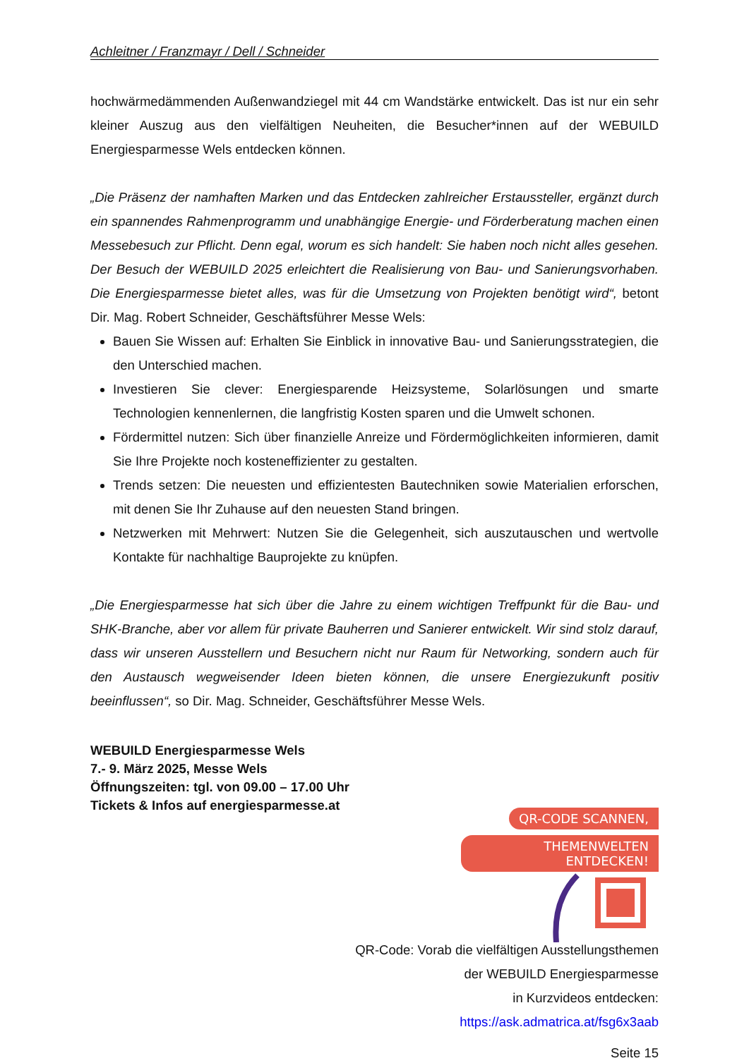Achleitner / Franzmayr / Dell / Schneider
hochwärmedämmenden Außenwandziegel mit 44 cm Wandstärke entwickelt. Das ist nur ein sehr kleiner Auszug aus den vielfältigen Neuheiten, die Besucher*innen auf der WEBUILD Energiesparmesse Wels entdecken können.
„Die Präsenz der namhaften Marken und das Entdecken zahlreicher Erstaussteller, ergänzt durch ein spannendes Rahmenprogramm und unabhängige Energie- und Förderberatung machen einen Messebesuch zur Pflicht. Denn egal, worum es sich handelt: Sie haben noch nicht alles gesehen. Der Besuch der WEBUILD 2025 erleichtert die Realisierung von Bau- und Sanierungsvorhaben. Die Energiesparmesse bietet alles, was für die Umsetzung von Projekten benötigt wird“, betont Dir. Mag. Robert Schneider, Geschäftsführer Messe Wels:
Bauen Sie Wissen auf: Erhalten Sie Einblick in innovative Bau- und Sanierungsstrategien, die den Unterschied machen.
Investieren Sie clever: Energiesparende Heizsysteme, Solarlösungen und smarte Technologien kennenlernen, die langfristig Kosten sparen und die Umwelt schonen.
Fördermittel nutzen: Sich über finanzielle Anreize und Fördermöglichkeiten informieren, damit Sie Ihre Projekte noch kosteneffizienter zu gestalten.
Trends setzen: Die neuesten und effizientesten Bautechniken sowie Materialien erforschen, mit denen Sie Ihr Zuhause auf den neuesten Stand bringen.
Netzwerken mit Mehrwert: Nutzen Sie die Gelegenheit, sich auszutauschen und wertvolle Kontakte für nachhaltige Bauprojekte zu knüpfen.
„Die Energiesparmesse hat sich über die Jahre zu einem wichtigen Treffpunkt für die Bau- und SHK-Branche, aber vor allem für private Bauherren und Sanierer entwickelt. Wir sind stolz darauf, dass wir unseren Ausstellern und Besuchern nicht nur Raum für Networking, sondern auch für den Austausch wegweisender Ideen bieten können, die unsere Energiezukunft positiv beeinflussen“, so Dir. Mag. Schneider, Geschäftsführer Messe Wels.
WEBUILD Energiesparmesse Wels
7.- 9. März 2025, Messe Wels
Öffnungszeiten: tgl. von 09.00 – 17.00 Uhr
Tickets & Infos auf energiesparmesse.at
QR-CODE SCANNEN,
THEMENWELTEN ENTDECKEN!
QR-Code: Vorab die vielfältigen Ausstellungsthemen
der WEBUILD Energiesparmesse
in Kurzvideos entdecken:
https://ask.admatrica.at/fsg6x3aab
Seite 15